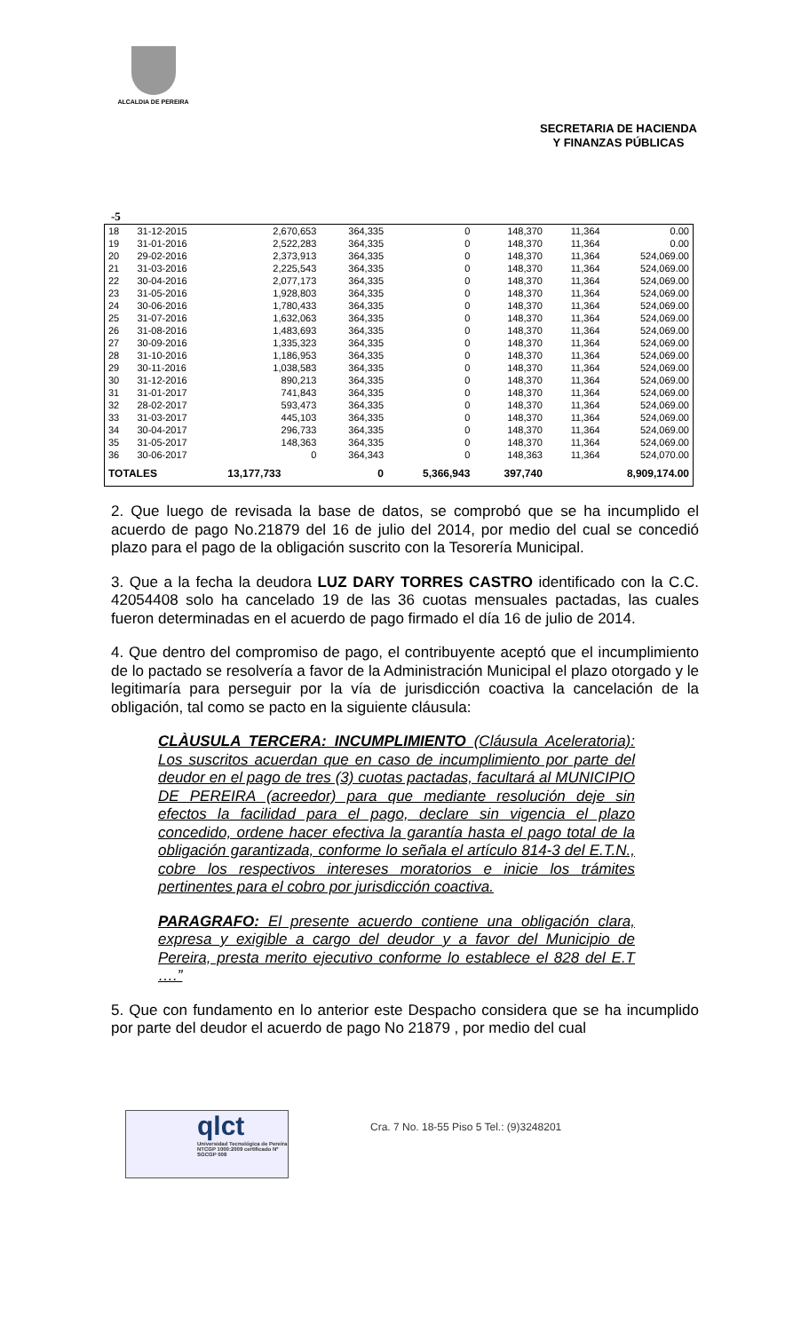ALCALDIA DE PEREIRA
SECRETARIA DE HACIENDA
Y FINANZAS PÚBLICAS
-5
| 18 | 31-12-2015 | 2,670,653 | 364,335 | 0 | 148,370 | 11,364 | 0.00 |
| 19 | 31-01-2016 | 2,522,283 | 364,335 | 0 | 148,370 | 11,364 | 0.00 |
| 20 | 29-02-2016 | 2,373,913 | 364,335 | 0 | 148,370 | 11,364 | 524,069.00 |
| 21 | 31-03-2016 | 2,225,543 | 364,335 | 0 | 148,370 | 11,364 | 524,069.00 |
| 22 | 30-04-2016 | 2,077,173 | 364,335 | 0 | 148,370 | 11,364 | 524,069.00 |
| 23 | 31-05-2016 | 1,928,803 | 364,335 | 0 | 148,370 | 11,364 | 524,069.00 |
| 24 | 30-06-2016 | 1,780,433 | 364,335 | 0 | 148,370 | 11,364 | 524,069.00 |
| 25 | 31-07-2016 | 1,632,063 | 364,335 | 0 | 148,370 | 11,364 | 524,069.00 |
| 26 | 31-08-2016 | 1,483,693 | 364,335 | 0 | 148,370 | 11,364 | 524,069.00 |
| 27 | 30-09-2016 | 1,335,323 | 364,335 | 0 | 148,370 | 11,364 | 524,069.00 |
| 28 | 31-10-2016 | 1,186,953 | 364,335 | 0 | 148,370 | 11,364 | 524,069.00 |
| 29 | 30-11-2016 | 1,038,583 | 364,335 | 0 | 148,370 | 11,364 | 524,069.00 |
| 30 | 31-12-2016 | 890,213 | 364,335 | 0 | 148,370 | 11,364 | 524,069.00 |
| 31 | 31-01-2017 | 741,843 | 364,335 | 0 | 148,370 | 11,364 | 524,069.00 |
| 32 | 28-02-2017 | 593,473 | 364,335 | 0 | 148,370 | 11,364 | 524,069.00 |
| 33 | 31-03-2017 | 445,103 | 364,335 | 0 | 148,370 | 11,364 | 524,069.00 |
| 34 | 30-04-2017 | 296,733 | 364,335 | 0 | 148,370 | 11,364 | 524,069.00 |
| 35 | 31-05-2017 | 148,363 | 364,335 | 0 | 148,370 | 11,364 | 524,069.00 |
| 36 | 30-06-2017 | 0 | 364,343 | 0 | 148,363 | 11,364 | 524,070.00 |
| TOTALES | | 13,177,733 | 0 | 5,366,943 | 397,740 | 8,909,174.00 | |
2. Que luego de revisada la base de datos, se comprobó que se ha incumplido el acuerdo de pago No.21879 del 16 de julio del 2014, por medio del cual se concedió plazo para el pago de la obligación suscrito con la Tesorería Municipal.
3. Que a la fecha la deudora LUZ DARY TORRES CASTRO identificado con la C.C. 42054408 solo ha cancelado 19 de las 36 cuotas mensuales pactadas, las cuales fueron determinadas en el acuerdo de pago firmado el día 16 de julio de 2014.
4. Que dentro del compromiso de pago, el contribuyente aceptó que el incumplimiento de lo pactado se resolvería a favor de la Administración Municipal el plazo otorgado y le legitimaría para perseguir por la vía de jurisdicción coactiva la cancelación de la obligación, tal como se pacto en la siguiente cláusula:
CLÀUSULA TERCERA: INCUMPLIMIENTO (Cláusula Aceleratoria): Los suscritos acuerdan que en caso de incumplimiento por parte del deudor en el pago de tres (3) cuotas pactadas, facultará al MUNICIPIO DE PEREIRA (acreedor) para que mediante resolución deje sin efectos la facilidad para el pago, declare sin vigencia el plazo concedido, ordene hacer efectiva la garantía hasta el pago total de la obligación garantizada, conforme lo señala el artículo 814-3 del E.T.N., cobre los respectivos intereses moratorios e inicie los trámites pertinentes para el cobro por jurisdicción coactiva.
PARAGRAFO: El presente acuerdo contiene una obligación clara, expresa y exigible a cargo del deudor y a favor del Municipio de Pereira, presta merito ejecutivo conforme lo establece el 828 del E.T ….”
5. Que con fundamento en lo anterior este Despacho considera que se ha incumplido por parte del deudor el acuerdo de pago No 21879 , por medio del cual
qlct
Universidad Tecnológica de Pereira
NTCGP 1000:2009 certificado Nº SGCGP 008
Cra. 7 No. 18-55 Piso 5 Tel.: (9)3248201